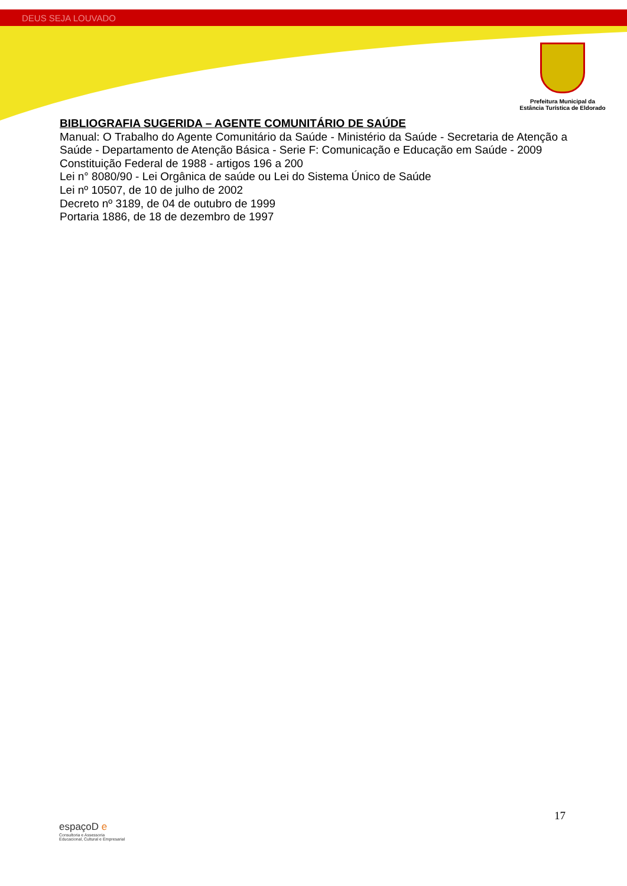DEUS SEJA LOUVADO
Prefeitura Municipal da
Estância Turística de Eldorado
BIBLIOGRAFIA SUGERIDA – AGENTE COMUNITÁRIO DE SAÚDE
Manual: O Trabalho do Agente Comunitário da Saúde - Ministério da Saúde - Secretaria de Atenção a Saúde - Departamento de Atenção Básica - Serie F: Comunicação e Educação em Saúde - 2009
Constituição Federal de 1988 - artigos 196 a 200
Lei n° 8080/90 - Lei Orgânica de saúde ou Lei do Sistema Único de Saúde
Lei nº 10507, de 10 de julho de 2002
Decreto nº 3189, de 04 de outubro de 1999
Portaria 1886, de 18 de dezembro de 1997
17
espaçoD e
Consultoria e Assessoria
Educacional, Cultural e Empresarial